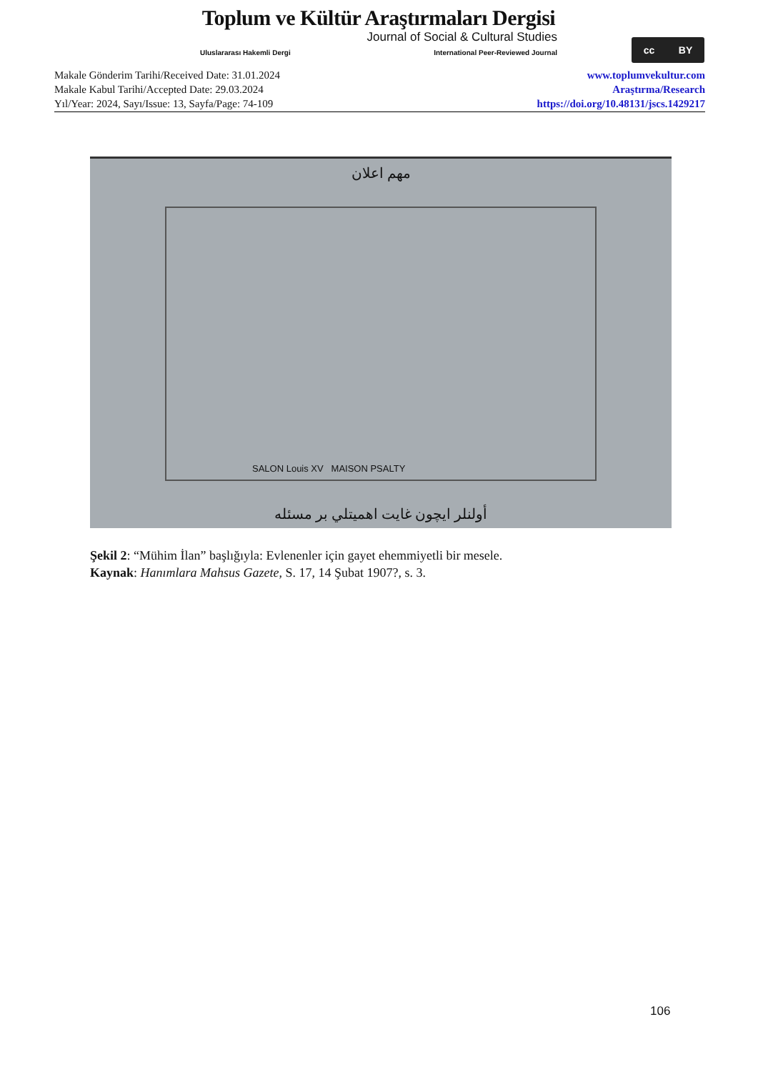Toplum ve Kültür Araştırmaları Dergisi
Journal of Social & Cultural Studies
Uluslararası Hakemli Dergi International Peer-Reviewed Journal
cc BY
Makale Gönderim Tarihi/Received Date: 31.01.2024
Makale Kabul Tarihi/Accepted Date: 29.03.2024
Yıl/Year: 2024, Sayı/Issue: 13, Sayfa/Page: 74-109
www.toplumvekultur.com
Araştırma/Research
https://doi.org/10.48131/jscs.1429217
مهم اعلان
SALON Louis XV MAISON PSALTY
أولنلر ايچون غايت اهميتلي بر مسئله
Şekil 2: “Mühim İlan” başlığıyla: Evlenenler için gayet ehemmiyetli bir mesele.
Kaynak: Hanımlara Mahsus Gazete, S. 17, 14 Şubat 1907?, s. 3.
106